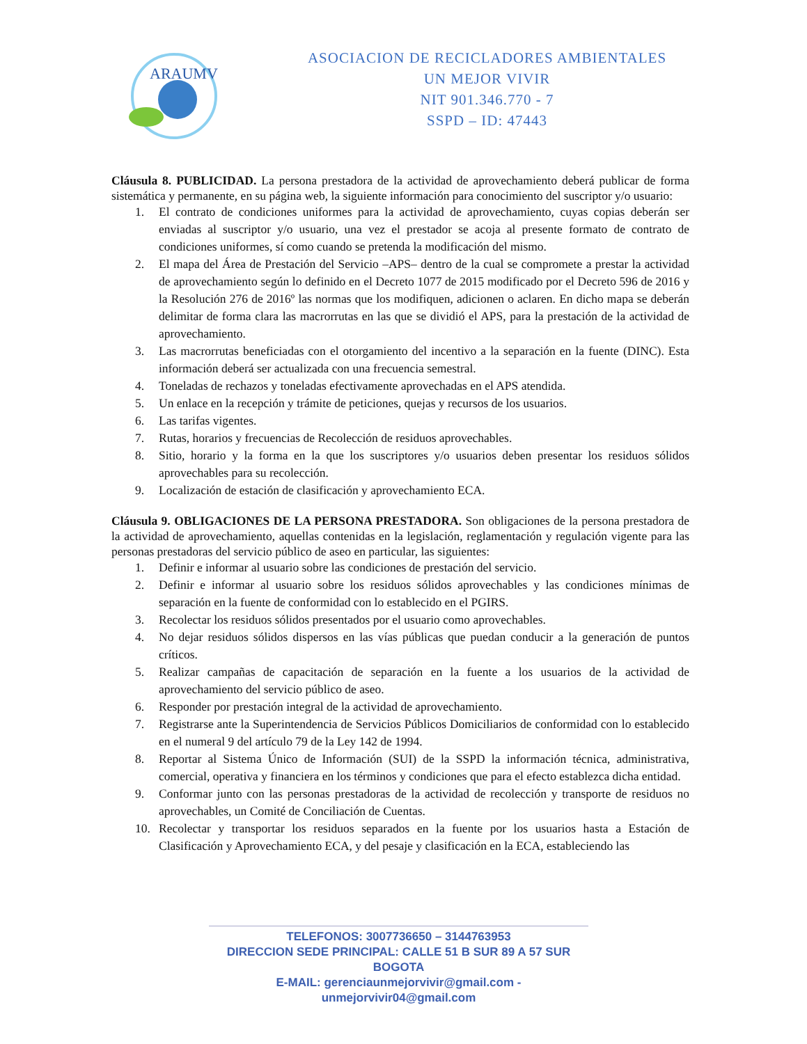ARAUMV
ASOCIACION DE RECICLADORES AMBIENTALES
UN MEJOR VIVIR
NIT 901.346.770 - 7
SSPD – ID: 47443
Cláusula 8. PUBLICIDAD. La persona prestadora de la actividad de aprovechamiento deberá publicar de forma sistemática y permanente, en su página web, la siguiente información para conocimiento del suscriptor y/o usuario:
1. El contrato de condiciones uniformes para la actividad de aprovechamiento, cuyas copias deberán ser enviadas al suscriptor y/o usuario, una vez el prestador se acoja al presente formato de contrato de condiciones uniformes, sí como cuando se pretenda la modificación del mismo.
2. El mapa del Área de Prestación del Servicio –APS– dentro de la cual se compromete a prestar la actividad de aprovechamiento según lo definido en el Decreto 1077 de 2015 modificado por el Decreto 596 de 2016 y la Resolución 276 de 2016º las normas que los modifiquen, adicionen o aclaren. En dicho mapa se deberán delimitar de forma clara las macrorrutas en las que se dividió el APS, para la prestación de la actividad de aprovechamiento.
3. Las macrorrutas beneficiadas con el otorgamiento del incentivo a la separación en la fuente (DINC). Esta información deberá ser actualizada con una frecuencia semestral.
4. Toneladas de rechazos y toneladas efectivamente aprovechadas en el APS atendida.
5. Un enlace en la recepción y trámite de peticiones, quejas y recursos de los usuarios.
6. Las tarifas vigentes.
7. Rutas, horarios y frecuencias de Recolección de residuos aprovechables.
8. Sitio, horario y la forma en la que los suscriptores y/o usuarios deben presentar los residuos sólidos aprovechables para su recolección.
9. Localización de estación de clasificación y aprovechamiento ECA.
Cláusula 9. OBLIGACIONES DE LA PERSONA PRESTADORA. Son obligaciones de la persona prestadora de la actividad de aprovechamiento, aquellas contenidas en la legislación, reglamentación y regulación vigente para las personas prestadoras del servicio público de aseo en particular, las siguientes:
1. Definir e informar al usuario sobre las condiciones de prestación del servicio.
2. Definir e informar al usuario sobre los residuos sólidos aprovechables y las condiciones mínimas de separación en la fuente de conformidad con lo establecido en el PGIRS.
3. Recolectar los residuos sólidos presentados por el usuario como aprovechables.
4. No dejar residuos sólidos dispersos en las vías públicas que puedan conducir a la generación de puntos críticos.
5. Realizar campañas de capacitación de separación en la fuente a los usuarios de la actividad de aprovechamiento del servicio público de aseo.
6. Responder por prestación integral de la actividad de aprovechamiento.
7. Registrarse ante la Superintendencia de Servicios Públicos Domiciliarios de conformidad con lo establecido en el numeral 9 del artículo 79 de la Ley 142 de 1994.
8. Reportar al Sistema Único de Información (SUI) de la SSPD la información técnica, administrativa, comercial, operativa y financiera en los términos y condiciones que para el efecto establezca dicha entidad.
9. Conformar junto con las personas prestadoras de la actividad de recolección y transporte de residuos no aprovechables, un Comité de Conciliación de Cuentas.
10. Recolectar y transportar los residuos separados en la fuente por los usuarios hasta a Estación de Clasificación y Aprovechamiento ECA, y del pesaje y clasificación en la ECA, estableciendo las
TELEFONOS: 3007736650 – 3144763953
DIRECCION SEDE PRINCIPAL: CALLE 51 B SUR 89 A 57 SUR BOGOTA
E-MAIL: gerenciaunmejorvivir@gmail.com - unmejorvivir04@gmail.com